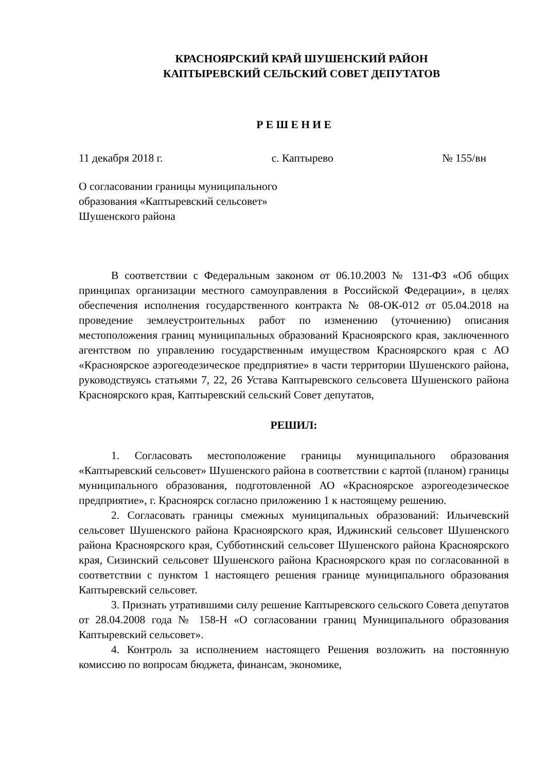КРАСНОЯРСКИЙ КРАЙ ШУШЕНСКИЙ РАЙОН
КАПТЫРЕВСКИЙ СЕЛЬСКИЙ СОВЕТ ДЕПУТАТОВ
Р Е Ш Е Н И Е
11 декабря 2018 г. с. Каптырево № 155/вн
О согласовании границы муниципального
образования «Каптыревский сельсовет»
Шушенского района
В соответствии с Федеральным законом от 06.10.2003 № 131-ФЗ «Об общих принципах организации местного самоуправления в Российской Федерации», в целях обеспечения исполнения государственного контракта № 08-ОК-012 от 05.04.2018 на проведение землеустроительных работ по изменению (уточнению) описания местоположения границ муниципальных образований Красноярского края, заключенного агентством по управлению государственным имуществом Красноярского края с АО «Красноярское аэрогеодезическое предприятие» в части территории Шушенского района, руководствуясь статьями 7, 22, 26 Устава Каптыревского сельсовета Шушенского района Красноярского края, Каптыревский сельский Совет депутатов,
РЕШИЛ:
1. Согласовать местоположение границы муниципального образования «Каптыревский сельсовет» Шушенского района в соответствии с картой (планом) границы муниципального образования, подготовленной АО «Красноярское аэрогеодезическое предприятие», г. Красноярск согласно приложению 1 к настоящему решению.
2. Согласовать границы смежных муниципальных образований: Ильичевский сельсовет Шушенского района Красноярского края, Иджинский сельсовет Шушенского района Красноярского края, Субботинский сельсовет Шушенского района Красноярского края, Сизинский сельсовет Шушенского района Красноярского края по согласованной в соответствии с пунктом 1 настоящего решения границе муниципального образования Каптыревский сельсовет.
3. Признать утратившими силу решение Каптыревского сельского Совета депутатов от 28.04.2008 года № 158-Н «О согласовании границ Муниципального образования Каптыревский сельсовет».
4. Контроль за исполнением настоящего Решения возложить на постоянную комиссию по вопросам бюджета, финансам, экономике,